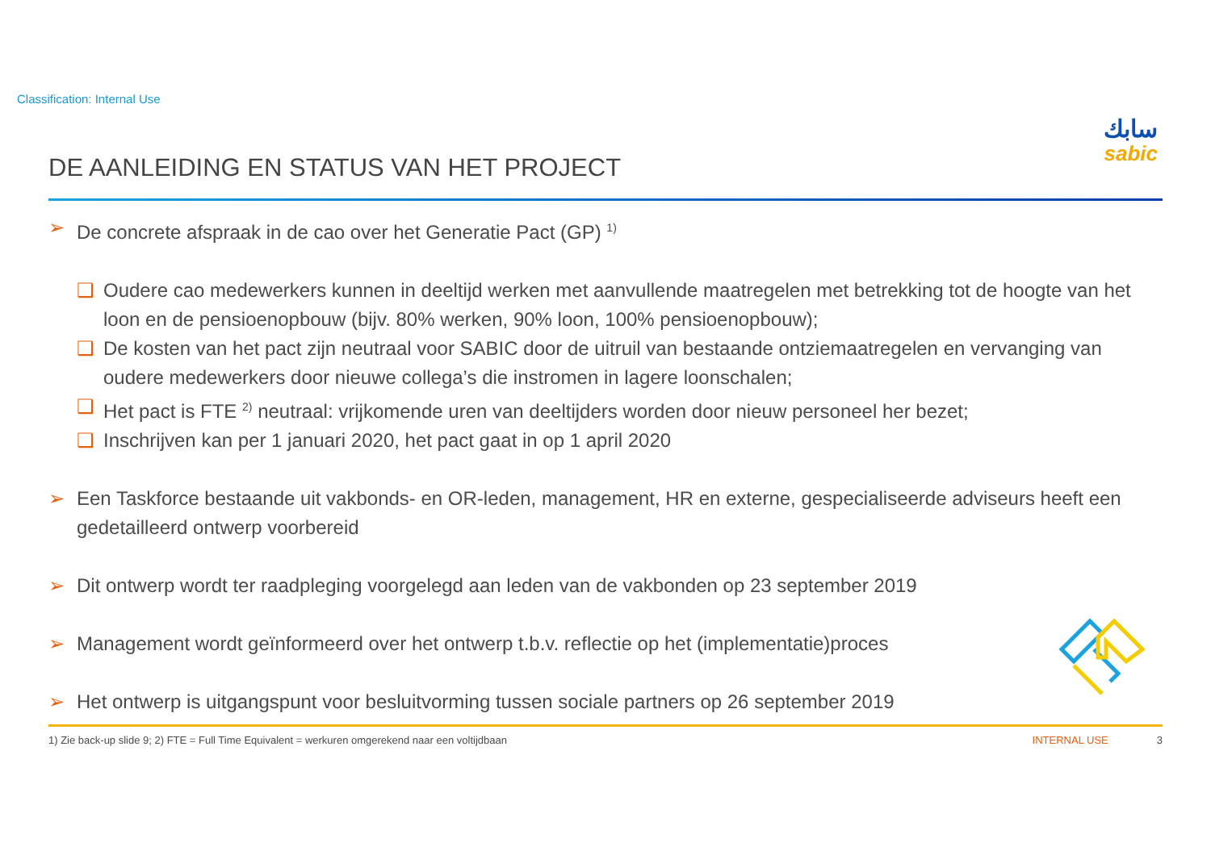Classification: Internal Use
سابك
sabic
DE AANLEIDING EN STATUS VAN HET PROJECT
➢ De concrete afspraak in de cao over het Generatie Pact (GP) <sup>1)</sup>
❑ Oudere cao medewerkers kunnen in deeltijd werken met aanvullende maatregelen met betrekking tot de hoogte van het loon en de pensioenopbouw (bijv. 80% werken, 90% loon, 100% pensioenopbouw);
❑ De kosten van het pact zijn neutraal voor SABIC door de uitruil van bestaande ontziemaatregelen en vervanging van oudere medewerkers door nieuwe collega’s die instromen in lagere loonschalen;
❑ Het pact is FTE <sup>2)</sup> neutraal: vrijkomende uren van deeltijders worden door nieuw personeel her bezet;
❑ Inschrijven kan per 1 januari 2020, het pact gaat in op 1 april 2020
➢ Een Taskforce bestaande uit vakbonds- en OR-leden, management, HR en externe, gespecialiseerde adviseurs heeft een gedetailleerd ontwerp voorbereid
➢ Dit ontwerp wordt ter raadpleging voorgelegd aan leden van de vakbonden op 23 september 2019
➢ Management wordt geïnformeerd over het ontwerp t.b.v. reflectie op het (implementatie)proces
➢ Het ontwerp is uitgangspunt voor besluitvorming tussen sociale partners op 26 september 2019
1) Zie back-up slide 9; 2) FTE = Full Time Equivalent = werkuren omgerekend naar een voltijdbaan INTERNAL USE 3